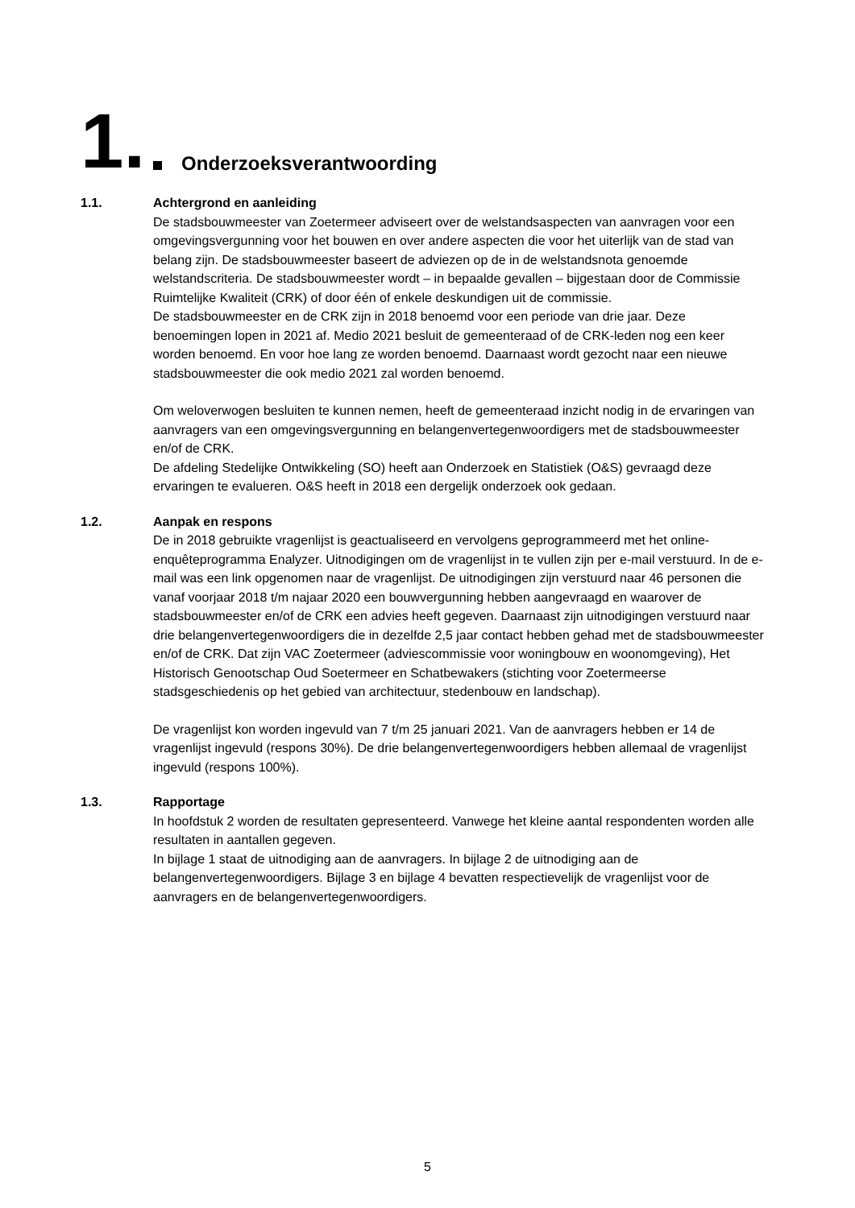1. Onderzoeksverantwoording
1.1. Achtergrond en aanleiding
De stadsbouwmeester van Zoetermeer adviseert over de welstandsaspecten van aanvragen voor een omgevingsvergunning voor het bouwen en over andere aspecten die voor het uiterlijk van de stad van belang zijn. De stadsbouwmeester baseert de adviezen op de in de welstandsnota genoemde welstandscriteria. De stadsbouwmeester wordt – in bepaalde gevallen – bijgestaan door de Commissie Ruimtelijke Kwaliteit (CRK) of door één of enkele deskundigen uit de commissie.
De stadsbouwmeester en de CRK zijn in 2018 benoemd voor een periode van drie jaar. Deze benoemingen lopen in 2021 af. Medio 2021 besluit de gemeenteraad of de CRK-leden nog een keer worden benoemd. En voor hoe lang ze worden benoemd. Daarnaast wordt gezocht naar een nieuwe stadsbouwmeester die ook medio 2021 zal worden benoemd.
Om weloverwogen besluiten te kunnen nemen, heeft de gemeenteraad inzicht nodig in de ervaringen van aanvragers van een omgevingsvergunning en belangenvertegenwoordigers met de stadsbouwmeester en/of de CRK.
De afdeling Stedelijke Ontwikkeling (SO) heeft aan Onderzoek en Statistiek (O&S) gevraagd deze ervaringen te evalueren. O&S heeft in 2018 een dergelijk onderzoek ook gedaan.
1.2. Aanpak en respons
De in 2018 gebruikte vragenlijst is geactualiseerd en vervolgens geprogrammeerd met het online-enquêteprogramma Enalyzer. Uitnodigingen om de vragenlijst in te vullen zijn per e-mail verstuurd. In de e-mail was een link opgenomen naar de vragenlijst. De uitnodigingen zijn verstuurd naar 46 personen die vanaf voorjaar 2018 t/m najaar 2020 een bouwvergunning hebben aangevraagd en waarover de stadsbouwmeester en/of de CRK een advies heeft gegeven. Daarnaast zijn uitnodigingen verstuurd naar drie belangenvertegenwoordigers die in dezelfde 2,5 jaar contact hebben gehad met de stadsbouwmeester en/of de CRK. Dat zijn VAC Zoetermeer (adviescommissie voor woningbouw en woonomgeving), Het Historisch Genootschap Oud Soetermeer en Schatbewakers (stichting voor Zoetermeerse stadsgeschiedenis op het gebied van architectuur, stedenbouw en landschap).
De vragenlijst kon worden ingevuld van 7 t/m 25 januari 2021. Van de aanvragers hebben er 14 de vragenlijst ingevuld (respons 30%). De drie belangenvertegenwoordigers hebben allemaal de vragenlijst ingevuld (respons 100%).
1.3. Rapportage
In hoofdstuk 2 worden de resultaten gepresenteerd. Vanwege het kleine aantal respondenten worden alle resultaten in aantallen gegeven.
In bijlage 1 staat de uitnodiging aan de aanvragers. In bijlage 2 de uitnodiging aan de belangenvertegenwoordigers. Bijlage 3 en bijlage 4 bevatten respectievelijk de vragenlijst voor de aanvragers en de belangenvertegenwoordigers.
5